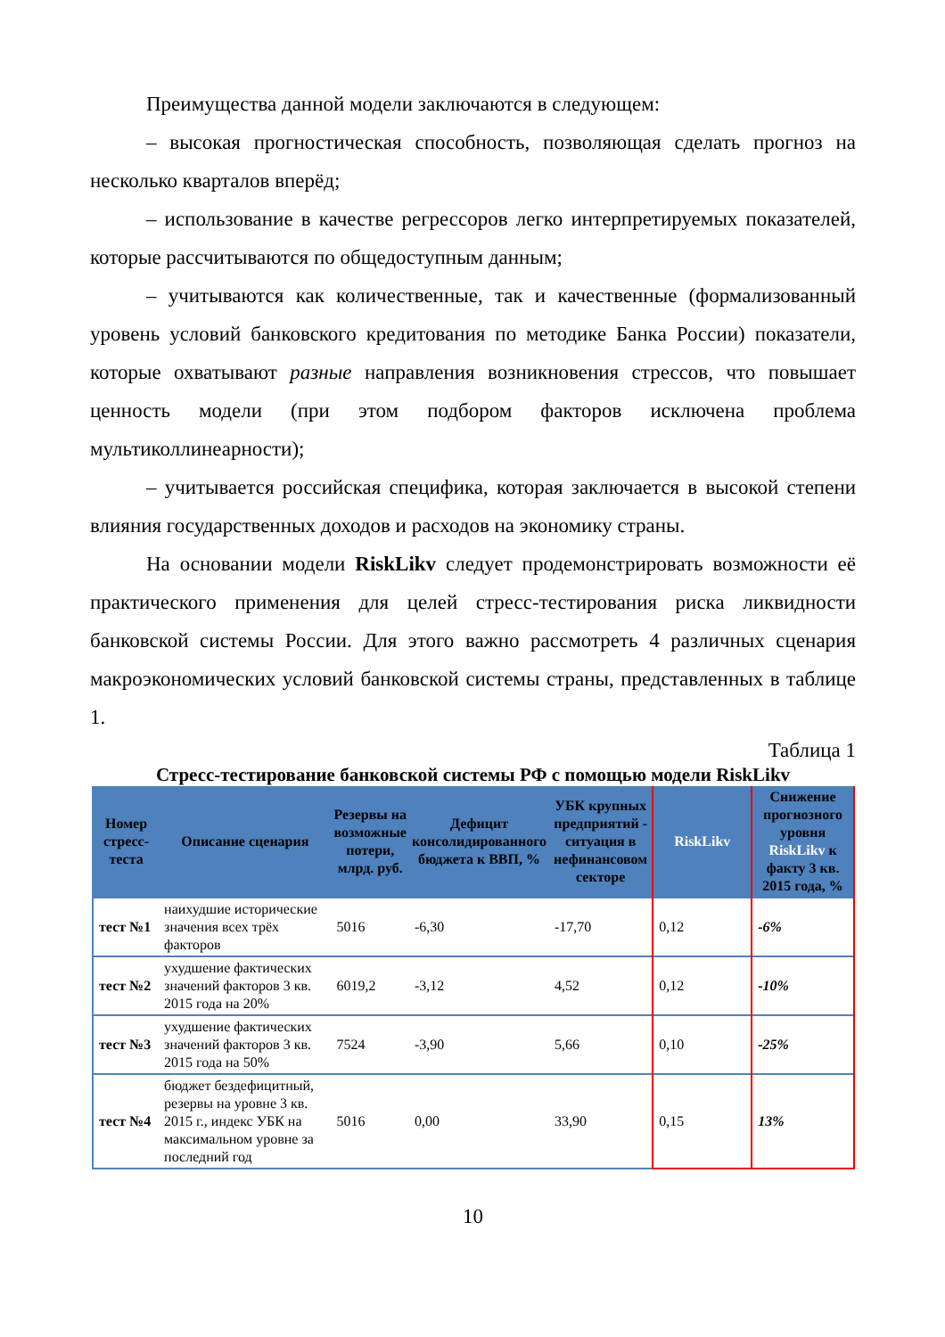Преимущества данной модели заключаются в следующем:
– высокая прогностическая способность, позволяющая сделать прогноз на несколько кварталов вперёд;
– использование в качестве регрессоров легко интерпретируемых показателей, которые рассчитываются по общедоступным данным;
– учитываются как количественные, так и качественные (формализованный уровень условий банковского кредитования по методике Банка России) показатели, которые охватывают разные направления возникновения стрессов, что повышает ценность модели (при этом подбором факторов исключена проблема мультиколлинеарности);
– учитывается российская специфика, которая заключается в высокой степени влияния государственных доходов и расходов на экономику страны.
На основании модели RiskLikv следует продемонстрировать возможности её практического применения для целей стресс-тестирования риска ликвидности банковской системы России. Для этого важно рассмотреть 4 различных сценария макроэкономических условий банковской системы страны, представленных в таблице 1.
Таблица 1
Стресс-тестирование банковской системы РФ с помощью модели RiskLikv
| Номер стресс-теста | Описание сценария | Резервы на возможные потери, млрд. руб. | Дефицит консолидированного бюджета к ВВП, % | УБК крупных предприятий - ситуация в нефинансовом секторе | RiskLikv | Снижение прогнозного уровня RiskLikv к факту 3 кв. 2015 года, % |
| --- | --- | --- | --- | --- | --- | --- |
| тест №1 | наихудшие исторические значения всех трёх факторов | 5016 | -6,30 | -17,70 | 0,12 | -6% |
| тест №2 | ухудшение фактических значений факторов 3 кв. 2015 года на 20% | 6019,2 | -3,12 | 4,52 | 0,12 | -10% |
| тест №3 | ухудшение фактических значений факторов 3 кв. 2015 года на 50% | 7524 | -3,90 | 5,66 | 0,10 | -25% |
| тест №4 | бюджет бездефицитный, резервы на уровне 3 кв. 2015 г., индекс УБК на максимальном уровне за последний год | 5016 | 0,00 | 33,90 | 0,15 | 13% |
10